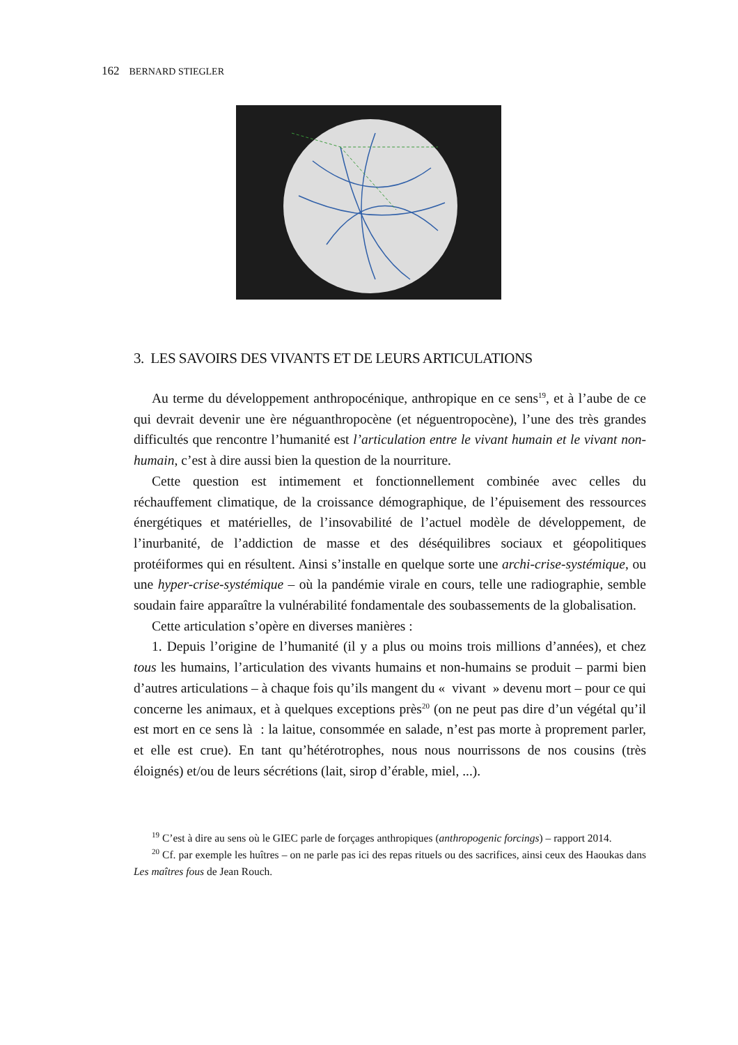162 BERNARD STIEGLER
3. LES SAVOIRS DES VIVANTS ET DE LEURS ARTICULATIONS
Au terme du développement anthropocénique, anthropique en ce sens<sup>19</sup>, et à l’aube de ce qui devrait devenir une ère néguanthropocène (et néguentropocène), l’une des très grandes difficultés que rencontre l’humanité est l’articulation entre le vivant humain et le vivant non-humain, c’est à dire aussi bien la question de la nourriture.
Cette question est intimement et fonctionnellement combinée avec celles du réchauffement climatique, de la croissance démographique, de l’épuisement des ressources énergétiques et matérielles, de l’insovabilité de l’actuel modèle de développement, de l’inurbanité, de l’addiction de masse et des déséquilibres sociaux et géopolitiques protéiformes qui en résultent. Ainsi s’installe en quelque sorte une archi-crise-systémique, ou une hyper-crise-systémique – où la pandémie virale en cours, telle une radiographie, semble soudain faire apparaître la vulnérabilité fondamentale des soubassements de la globalisation.
Cette articulation s’opère en diverses manières :
1. Depuis l’origine de l’humanité (il y a plus ou moins trois millions d’années), et chez tous les humains, l’articulation des vivants humains et non-humains se produit – parmi bien d’autres articulations – à chaque fois qu’ils mangent du « vivant » devenu mort – pour ce qui concerne les animaux, et à quelques exceptions près<sup>20</sup> (on ne peut pas dire d’un végétal qu’il est mort en ce sens là : la laitue, consommée en salade, n’est pas morte à proprement parler, et elle est crue). En tant qu’hétérotrophes, nous nous nourrissons de nos cousins (très éloignés) et/ou de leurs sécrétions (lait, sirop d’érable, miel, ...).
<sup>19</sup> C’est à dire au sens où le GIEC parle de forçages anthropiques (anthropogenic forcings) – rapport 2014.
<sup>20</sup> Cf. par exemple les huîtres – on ne parle pas ici des repas rituels ou des sacrifices, ainsi ceux des Haoukas dans Les maîtres fous de Jean Rouch.